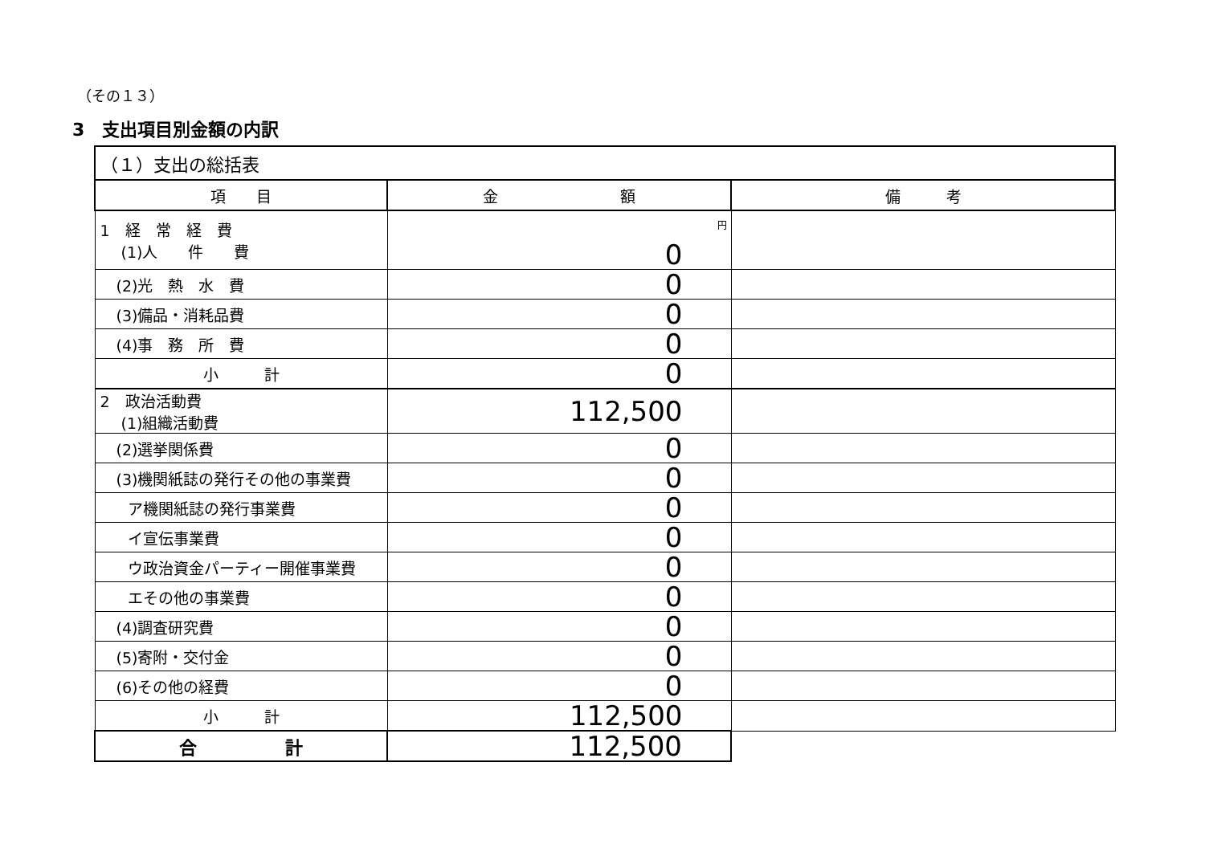（その１３）
3　支出項目別金額の内訳
| （１）支出の総括表 | | |
| 項 目 | 金 額 | 備 考 |
| 1 経 常 経 費 (1)人 件 費 | 円 0 | |
| (2)光 熱 水 費 | 0 | |
| (3)備品・消耗品費 | 0 | |
| (4)事 務 所 費 | 0 | |
| 小 計 | 0 | |
| 2 政治活動費 (1)組織活動費 | 112,500 | |
| (2)選挙関係費 | 0 | |
| (3)機関紙誌の発行その他の事業費 | 0 | |
| ア機関紙誌の発行事業費 | 0 | |
| イ宣伝事業費 | 0 | |
| ウ政治資金パーティー開催事業費 | 0 | |
| エその他の事業費 | 0 | |
| (4)調査研究費 | 0 | |
| (5)寄附・交付金 | 0 | |
| (6)その他の経費 | 0 | |
| 小 計 | 112,500 | |
| 合 計 | 112,500 | |